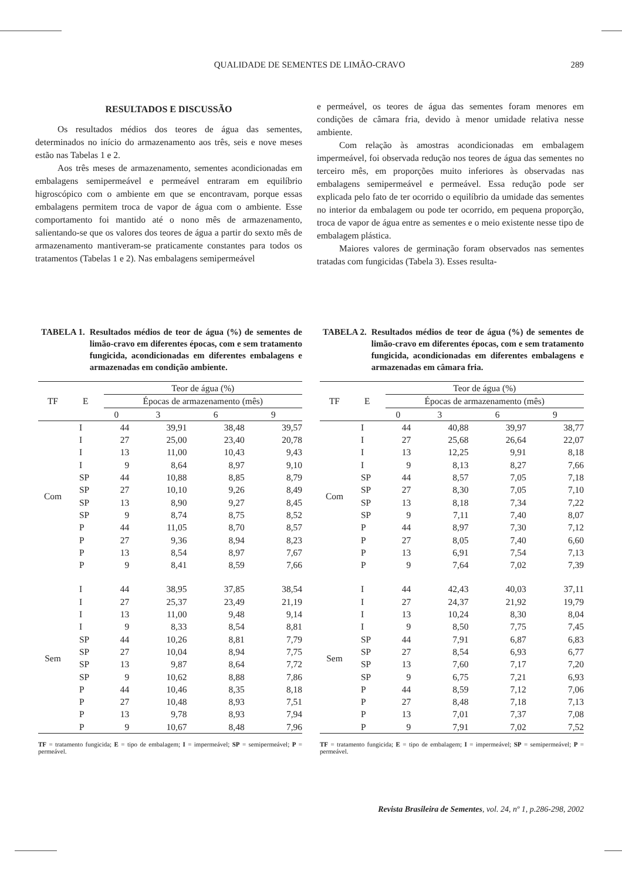QUALIDADE DE SEMENTES DE LIMÃO-CRAVO
289
RESULTADOS E DISCUSSÃO
Os resultados médios dos teores de água das sementes, determinados no início do armazenamento aos três, seis e nove meses estão nas Tabelas 1 e 2.
Aos três meses de armazenamento, sementes acondicionadas em embalagens semipermeável e permeável entraram em equilíbrio higroscópico com o ambiente em que se encontravam, porque essas embalagens permitem troca de vapor de água com o ambiente. Esse comportamento foi mantido até o nono mês de armazenamento, salientando-se que os valores dos teores de água a partir do sexto mês de armazenamento mantiveram-se praticamente constantes para todos os tratamentos (Tabelas 1 e 2). Nas embalagens semipermeável
e permeável, os teores de água das sementes foram menores em condições de câmara fria, devido à menor umidade relativa nesse ambiente.
Com relação às amostras acondicionadas em embalagem impermeável, foi observada redução nos teores de água das sementes no terceiro mês, em proporções muito inferiores às observadas nas embalagens semipermeável e permeável. Essa redução pode ser explicada pelo fato de ter ocorrido o equilíbrio da umidade das sementes no interior da embalagem ou pode ter ocorrido, em pequena proporção, troca de vapor de água entre as sementes e o meio existente nesse tipo de embalagem plástica.
Maiores valores de germinação foram observados nas sementes tratadas com fungicidas (Tabela 3). Esses resulta-
TABELA 1. Resultados médios de teor de água (%) de sementes de limão-cravo em diferentes épocas, com e sem tratamento fungicida, acondicionadas em diferentes embalagens e armazenadas em condição ambiente.
| TF | E | Teor de água (%) | | | |
| --- | --- | --- | --- | --- | --- |
| | | Épocas de armazenamento (mês) | | | |
| | | 0 | 3 | 6 | 9 |
| Com | I | 44 | 39,91 | 38,48 | 39,57 |
| | I | 27 | 25,00 | 23,40 | 20,78 |
| | I | 13 | 11,00 | 10,43 | 9,43 |
| | I | 9 | 8,64 | 8,97 | 9,10 |
| | SP | 44 | 10,88 | 8,85 | 8,79 |
| | SP | 27 | 10,10 | 9,26 | 8,49 |
| | SP | 13 | 8,90 | 9,27 | 8,45 |
| | SP | 9 | 8,74 | 8,75 | 8,52 |
| | P | 44 | 11,05 | 8,70 | 8,57 |
| | P | 27 | 9,36 | 8,94 | 8,23 |
| | P | 13 | 8,54 | 8,97 | 7,67 |
| | P | 9 | 8,41 | 8,59 | 7,66 |
| Sem | I | 44 | 38,95 | 37,85 | 38,54 |
| | I | 27 | 25,37 | 23,49 | 21,19 |
| | I | 13 | 11,00 | 9,48 | 9,14 |
| | I | 9 | 8,33 | 8,54 | 8,81 |
| | SP | 44 | 10,26 | 8,81 | 7,79 |
| | SP | 27 | 10,04 | 8,94 | 7,75 |
| | SP | 13 | 9,87 | 8,64 | 7,72 |
| | SP | 9 | 10,62 | 8,88 | 7,86 |
| | P | 44 | 10,46 | 8,35 | 8,18 |
| | P | 27 | 10,48 | 8,93 | 7,51 |
| | P | 13 | 9,78 | 8,93 | 7,94 |
| | P | 9 | 10,67 | 8,48 | 7,96 |
TF = tratamento fungicida; E = tipo de embalagem; I = impermeável; SP = semipermeável; P = permeável.
TABELA 2. Resultados médios de teor de água (%) de sementes de limão-cravo em diferentes épocas, com e sem tratamento fungicida, acondicionadas em diferentes embalagens e armazenadas em câmara fria.
| TF | E | Teor de água (%) | | | |
| --- | --- | --- | --- | --- | --- |
| | | Épocas de armazenamento (mês) | | | |
| | | 0 | 3 | 6 | 9 |
| Com | I | 44 | 40,88 | 39,97 | 38,77 |
| | I | 27 | 25,68 | 26,64 | 22,07 |
| | I | 13 | 12,25 | 9,91 | 8,18 |
| | I | 9 | 8,13 | 8,27 | 7,66 |
| | SP | 44 | 8,57 | 7,05 | 7,18 |
| | SP | 27 | 8,30 | 7,05 | 7,10 |
| | SP | 13 | 8,18 | 7,34 | 7,22 |
| | SP | 9 | 7,11 | 7,40 | 8,07 |
| | P | 44 | 8,97 | 7,30 | 7,12 |
| | P | 27 | 8,05 | 7,40 | 6,60 |
| | P | 13 | 6,91 | 7,54 | 7,13 |
| | P | 9 | 7,64 | 7,02 | 7,39 |
| Sem | I | 44 | 42,43 | 40,03 | 37,11 |
| | I | 27 | 24,37 | 21,92 | 19,79 |
| | I | 13 | 10,24 | 8,30 | 8,04 |
| | I | 9 | 8,50 | 7,75 | 7,45 |
| | SP | 44 | 7,91 | 6,87 | 6,83 |
| | SP | 27 | 8,54 | 6,93 | 6,77 |
| | SP | 13 | 7,60 | 7,17 | 7,20 |
| | SP | 9 | 6,75 | 7,21 | 6,93 |
| | P | 44 | 8,59 | 7,12 | 7,06 |
| | P | 27 | 8,48 | 7,18 | 7,13 |
| | P | 13 | 7,01 | 7,37 | 7,08 |
| | P | 9 | 7,91 | 7,02 | 7,52 |
TF = tratamento fungicida; E = tipo de embalagem; I = impermeável; SP = semipermeável; P = permeável.
Revista Brasileira de Sementes, vol. 24, nº 1, p.286-298, 2002